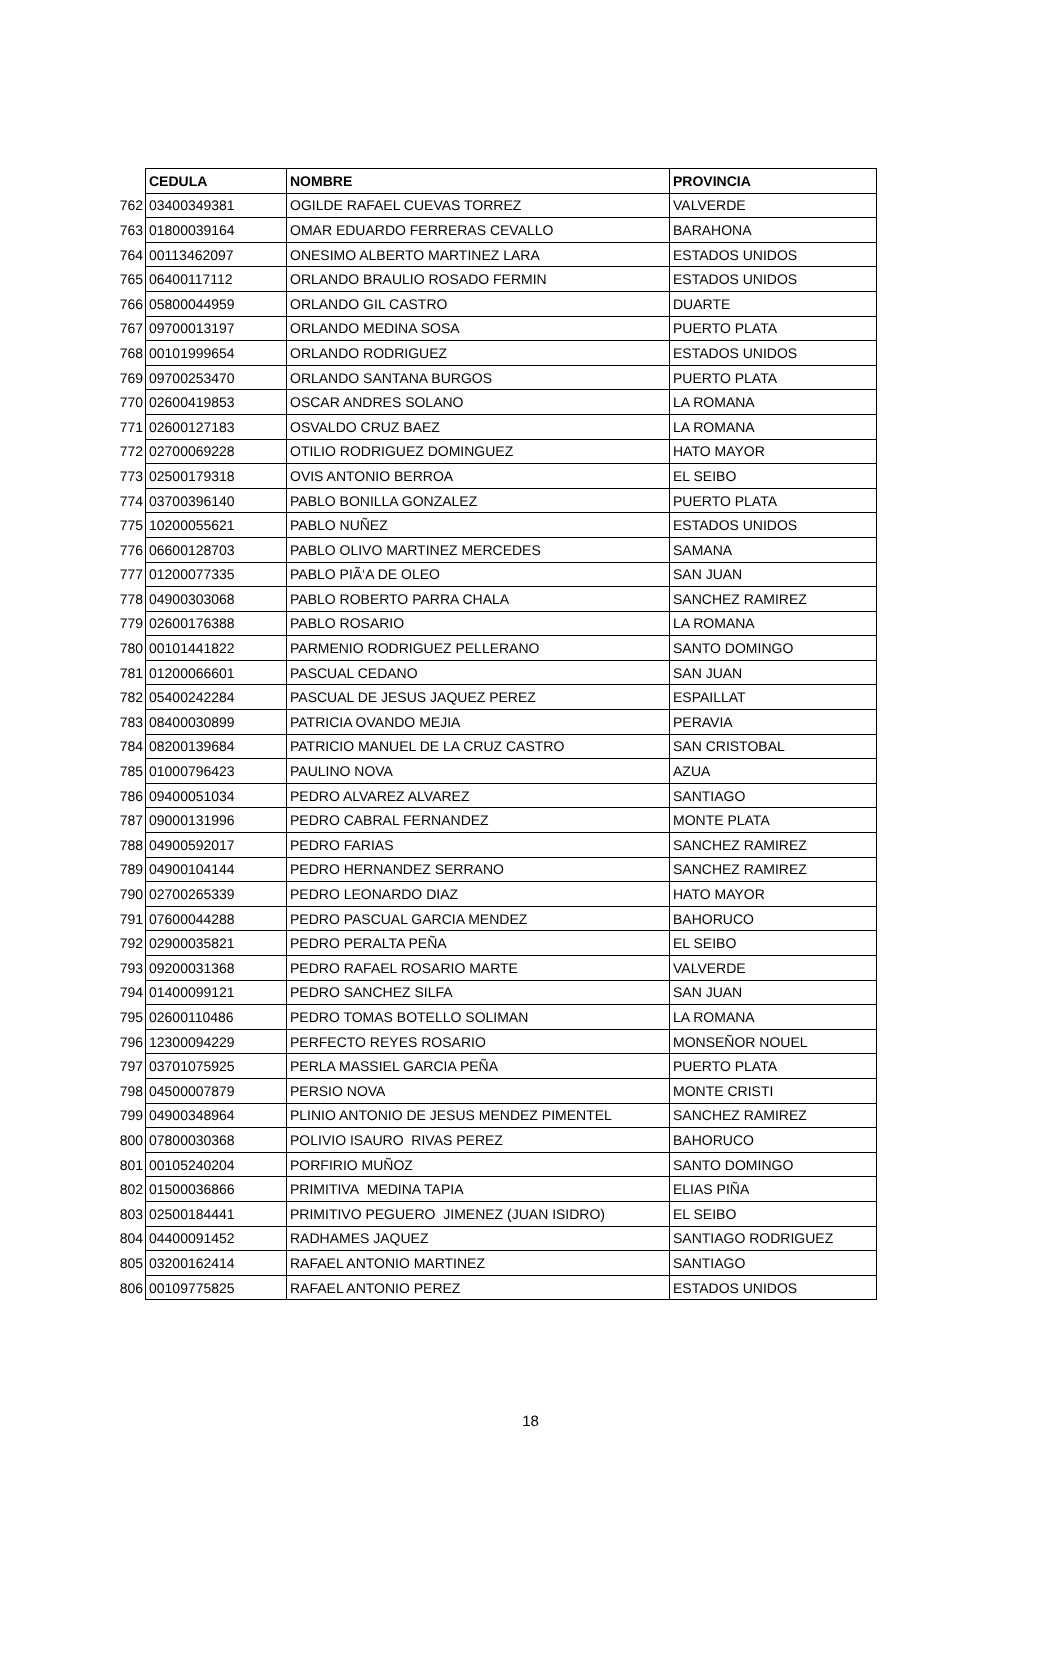| | CEDULA | NOMBRE | PROVINCIA |
| 762 | 03400349381 | OGILDE RAFAEL CUEVAS TORREZ | VALVERDE |
| 763 | 01800039164 | OMAR EDUARDO FERRERAS CEVALLO | BARAHONA |
| 764 | 00113462097 | ONESIMO ALBERTO MARTINEZ LARA | ESTADOS UNIDOS |
| 765 | 06400117112 | ORLANDO BRAULIO ROSADO FERMIN | ESTADOS UNIDOS |
| 766 | 05800044959 | ORLANDO GIL CASTRO | DUARTE |
| 767 | 09700013197 | ORLANDO MEDINA SOSA | PUERTO PLATA |
| 768 | 00101999654 | ORLANDO RODRIGUEZ | ESTADOS UNIDOS |
| 769 | 09700253470 | ORLANDO SANTANA BURGOS | PUERTO PLATA |
| 770 | 02600419853 | OSCAR ANDRES SOLANO | LA ROMANA |
| 771 | 02600127183 | OSVALDO CRUZ BAEZ | LA ROMANA |
| 772 | 02700069228 | OTILIO RODRIGUEZ DOMINGUEZ | HATO MAYOR |
| 773 | 02500179318 | OVIS ANTONIO BERROA | EL SEIBO |
| 774 | 03700396140 | PABLO BONILLA GONZALEZ | PUERTO PLATA |
| 775 | 10200055621 | PABLO NUÑEZ | ESTADOS UNIDOS |
| 776 | 06600128703 | PABLO OLIVO MARTINEZ MERCEDES | SAMANA |
| 777 | 01200077335 | PABLO PIÃ‘A DE OLEO | SAN JUAN |
| 778 | 04900303068 | PABLO ROBERTO PARRA CHALA | SANCHEZ RAMIREZ |
| 779 | 02600176388 | PABLO ROSARIO | LA ROMANA |
| 780 | 00101441822 | PARMENIO RODRIGUEZ PELLERANO | SANTO DOMINGO |
| 781 | 01200066601 | PASCUAL CEDANO | SAN JUAN |
| 782 | 05400242284 | PASCUAL DE JESUS JAQUEZ PEREZ | ESPAILLAT |
| 783 | 08400030899 | PATRICIA OVANDO MEJIA | PERAVIA |
| 784 | 08200139684 | PATRICIO MANUEL DE LA CRUZ CASTRO | SAN CRISTOBAL |
| 785 | 01000796423 | PAULINO NOVA | AZUA |
| 786 | 09400051034 | PEDRO ALVAREZ ALVAREZ | SANTIAGO |
| 787 | 09000131996 | PEDRO CABRAL FERNANDEZ | MONTE PLATA |
| 788 | 04900592017 | PEDRO FARIAS | SANCHEZ RAMIREZ |
| 789 | 04900104144 | PEDRO HERNANDEZ SERRANO | SANCHEZ RAMIREZ |
| 790 | 02700265339 | PEDRO LEONARDO DIAZ | HATO MAYOR |
| 791 | 07600044288 | PEDRO PASCUAL GARCIA MENDEZ | BAHORUCO |
| 792 | 02900035821 | PEDRO PERALTA PEÑA | EL SEIBO |
| 793 | 09200031368 | PEDRO RAFAEL ROSARIO MARTE | VALVERDE |
| 794 | 01400099121 | PEDRO SANCHEZ SILFA | SAN JUAN |
| 795 | 02600110486 | PEDRO TOMAS BOTELLO SOLIMAN | LA ROMANA |
| 796 | 12300094229 | PERFECTO REYES ROSARIO | MONSEÑOR NOUEL |
| 797 | 03701075925 | PERLA MASSIEL GARCIA PEÑA | PUERTO PLATA |
| 798 | 04500007879 | PERSIO NOVA | MONTE CRISTI |
| 799 | 04900348964 | PLINIO ANTONIO DE JESUS MENDEZ PIMENTEL | SANCHEZ RAMIREZ |
| 800 | 07800030368 | POLIVIO ISAURO RIVAS PEREZ | BAHORUCO |
| 801 | 00105240204 | PORFIRIO MUÑOZ | SANTO DOMINGO |
| 802 | 01500036866 | PRIMITIVA MEDINA TAPIA | ELIAS PIÑA |
| 803 | 02500184441 | PRIMITIVO PEGUERO JIMENEZ (JUAN ISIDRO) | EL SEIBO |
| 804 | 04400091452 | RADHAMES JAQUEZ | SANTIAGO RODRIGUEZ |
| 805 | 03200162414 | RAFAEL ANTONIO MARTINEZ | SANTIAGO |
| 806 | 00109775825 | RAFAEL ANTONIO PEREZ | ESTADOS UNIDOS |
18